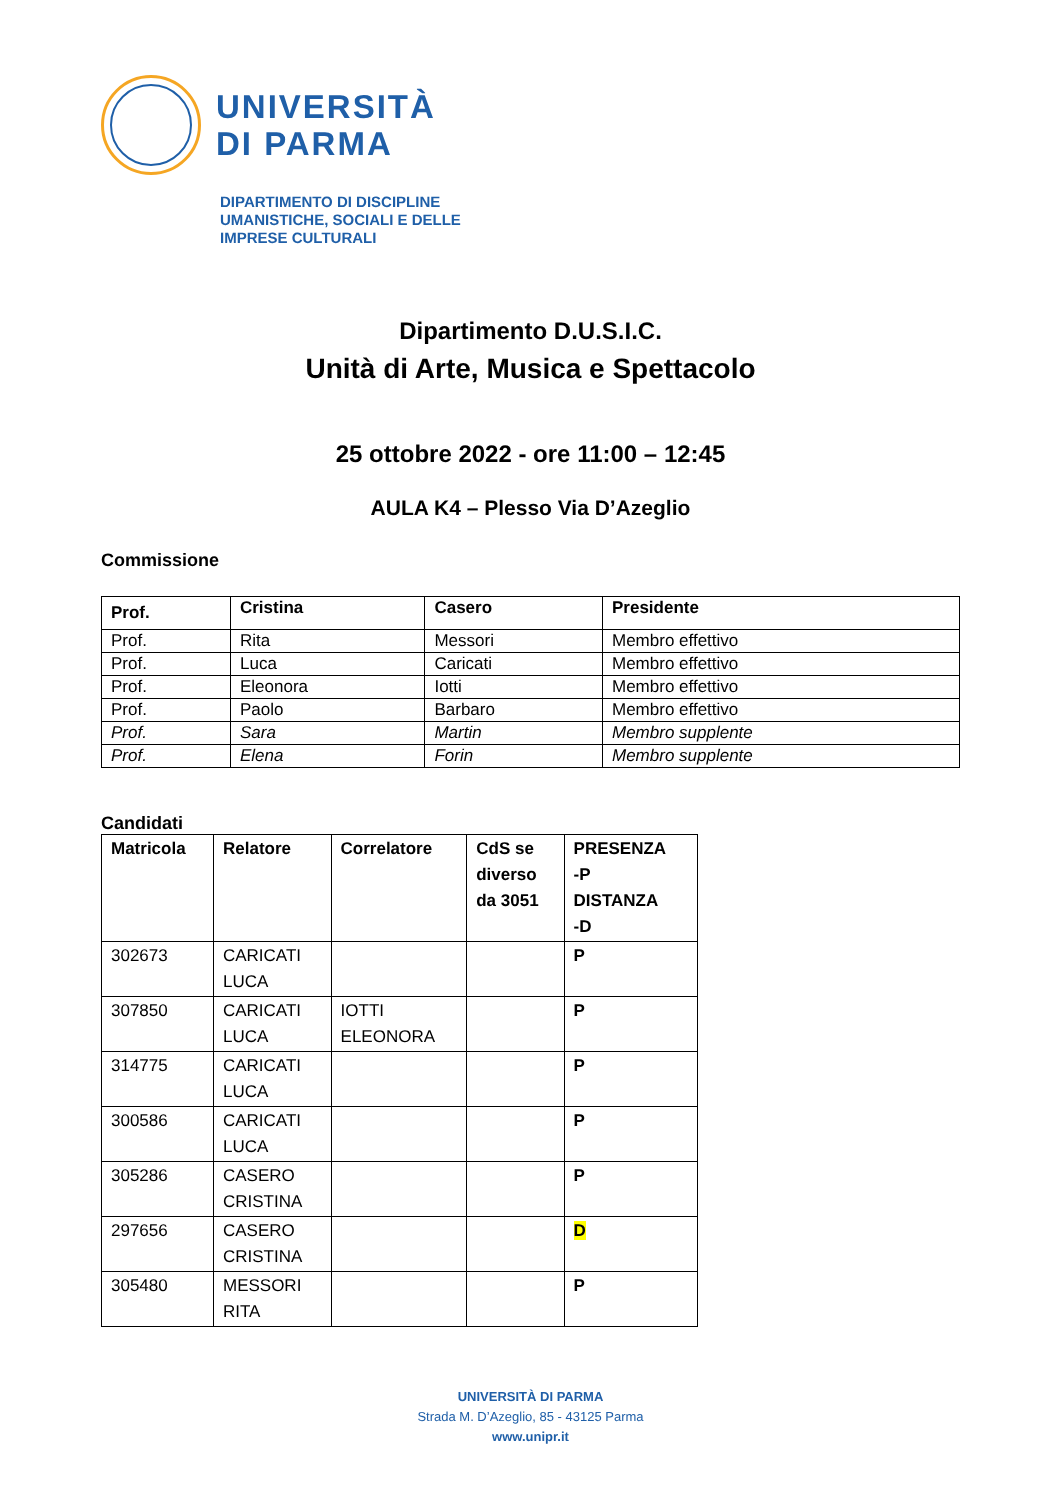UNIVERSITÀ
DI PARMA
DIPARTIMENTO DI DISCIPLINE
UMANISTICHE, SOCIALI E DELLE
IMPRESE CULTURALI
Dipartimento D.U.S.I.C.
Unità di Arte, Musica e Spettacolo
25 ottobre 2022 - ore 11:00 – 12:45
AULA K4 – Plesso Via D’Azeglio
Commissione
| Prof. | Cristina | Casero | Presidente |
| --- | --- | --- | --- |
| Prof. | Rita | Messori | Membro effettivo |
| Prof. | Luca | Caricati | Membro effettivo |
| Prof. | Eleonora | Iotti | Membro effettivo |
| Prof. | Paolo | Barbaro | Membro effettivo |
| Prof. | Sara | Martin | Membro supplente |
| Prof. | Elena | Forin | Membro supplente |
Candidati
| Matricola | Relatore | Correlatore | CdS se diverso da 3051 | PRESENZA -P DISTANZA -D |
| --- | --- | --- | --- | --- |
| 302673 | CARICATI LUCA | | | P |
| 307850 | CARICATI LUCA | IOTTI ELEONORA | | P |
| 314775 | CARICATI LUCA | | | P |
| 300586 | CARICATI LUCA | | | P |
| 305286 | CASERO CRISTINA | | | P |
| 297656 | CASERO CRISTINA | | | D |
| 305480 | MESSORI RITA | | | P |
UNIVERSITÀ DI PARMA
Strada M. D’Azeglio, 85 - 43125 Parma
www.unipr.it